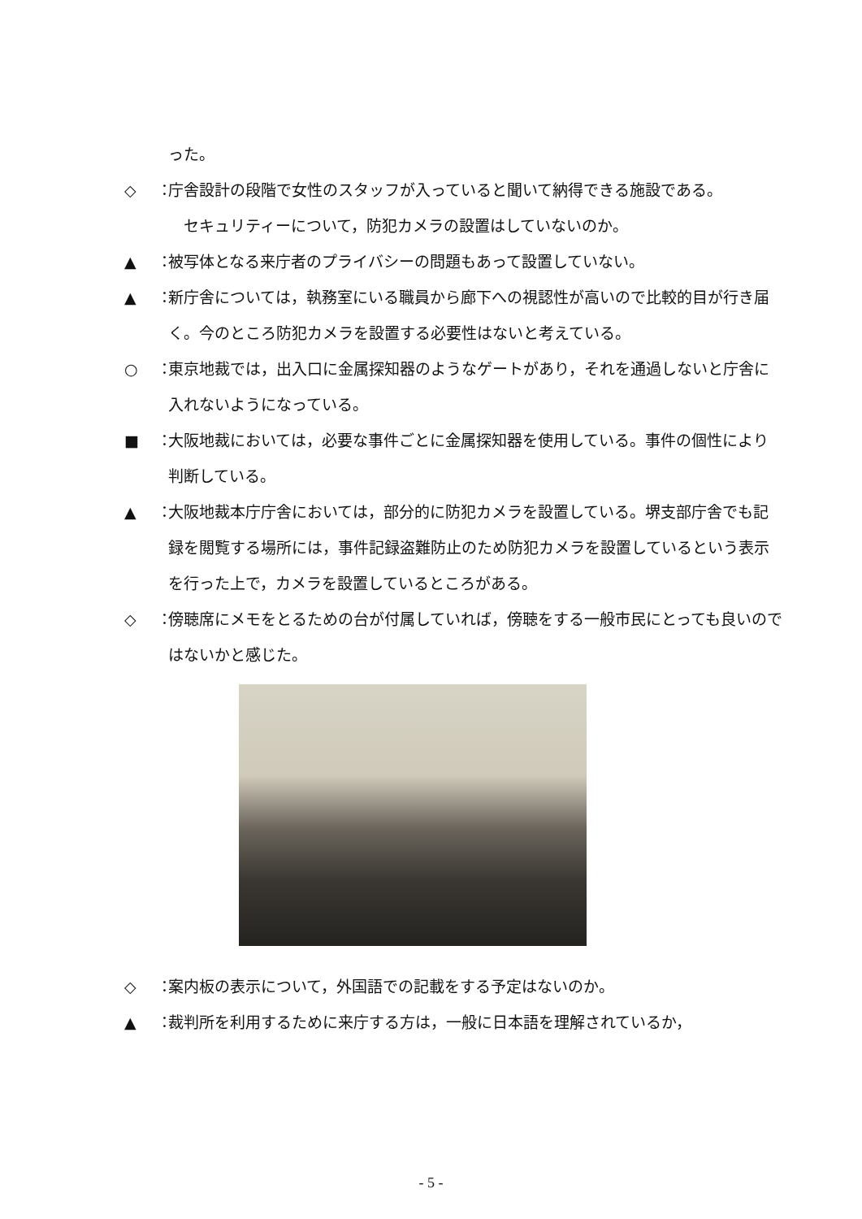った。
◇ ： 庁舎設計の段階で女性のスタッフが入っていると聞いて納得できる施設である。
　セキュリティーについて，防犯カメラの設置はしていないのか。
▲ ： 被写体となる来庁者のプライバシーの問題もあって設置していない。
▲ ： 新庁舎については，執務室にいる職員から廊下への視認性が高いので比較的目が行き届く。今のところ防犯カメラを設置する必要性はないと考えている。
○ ： 東京地裁では，出入口に金属探知器のようなゲートがあり，それを通過しないと庁舎に入れないようになっている。
■ ： 大阪地裁においては，必要な事件ごとに金属探知器を使用している。事件の個性により判断している。
▲ ： 大阪地裁本庁庁舎においては，部分的に防犯カメラを設置している。堺支部庁舎でも記録を閲覧する場所には，事件記録盗難防止のため防犯カメラを設置しているという表示を行った上で，カメラを設置しているところがある。
◇ ： 傍聴席にメモをとるための台が付属していれば，傍聴をする一般市民にとっても良いのではないかと感じた。
◇ ： 案内板の表示について，外国語での記載をする予定はないのか。
▲ ： 裁判所を利用するために来庁する方は，一般に日本語を理解されているか，
- 5 -